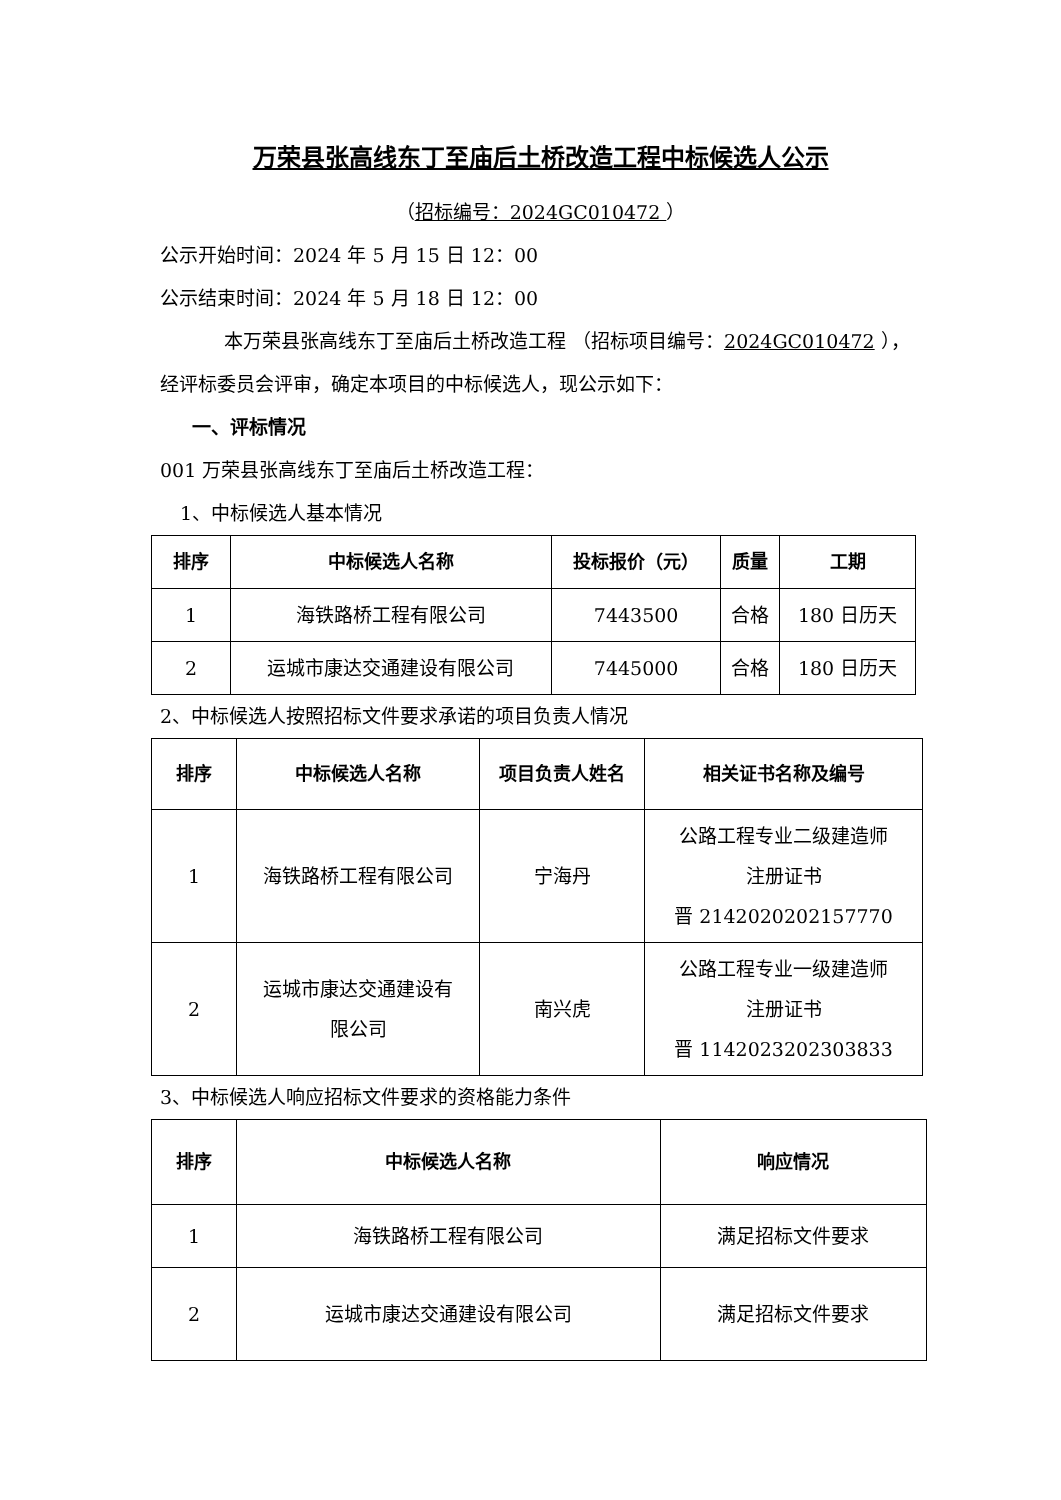万荣县张高线东丁至庙后土桥改造工程中标候选人公示
（招标编号：2024GC010472 ）
公示开始时间：2024 年 5 月 15 日 12：00
公示结束时间：2024 年 5 月 18 日 12：00
本万荣县张高线东丁至庙后土桥改造工程 （招标项目编号：2024GC010472 ），经评标委员会评审，确定本项目的中标候选人，现公示如下：
一、评标情况
001 万荣县张高线东丁至庙后土桥改造工程：
1、中标候选人基本情况
| 排序 | 中标候选人名称 | 投标报价（元） | 质量 | 工期 |
| --- | --- | --- | --- | --- |
| 1 | 海铁路桥工程有限公司 | 7443500 | 合格 | 180 日历天 |
| 2 | 运城市康达交通建设有限公司 | 7445000 | 合格 | 180 日历天 |
2、中标候选人按照招标文件要求承诺的项目负责人情况
| 排序 | 中标候选人名称 | 项目负责人姓名 | 相关证书名称及编号 |
| --- | --- | --- | --- |
| 1 | 海铁路桥工程有限公司 | 宁海丹 | 公路工程专业二级建造师 注册证书 晋 2142020202157770 |
| 2 | 运城市康达交通建设有 限公司 | 南兴虎 | 公路工程专业一级建造师 注册证书 晋 1142023202303833 |
3、中标候选人响应招标文件要求的资格能力条件
| 排序 | 中标候选人名称 | 响应情况 |
| --- | --- | --- |
| 1 | 海铁路桥工程有限公司 | 满足招标文件要求 |
| 2 | 运城市康达交通建设有限公司 | 满足招标文件要求 |